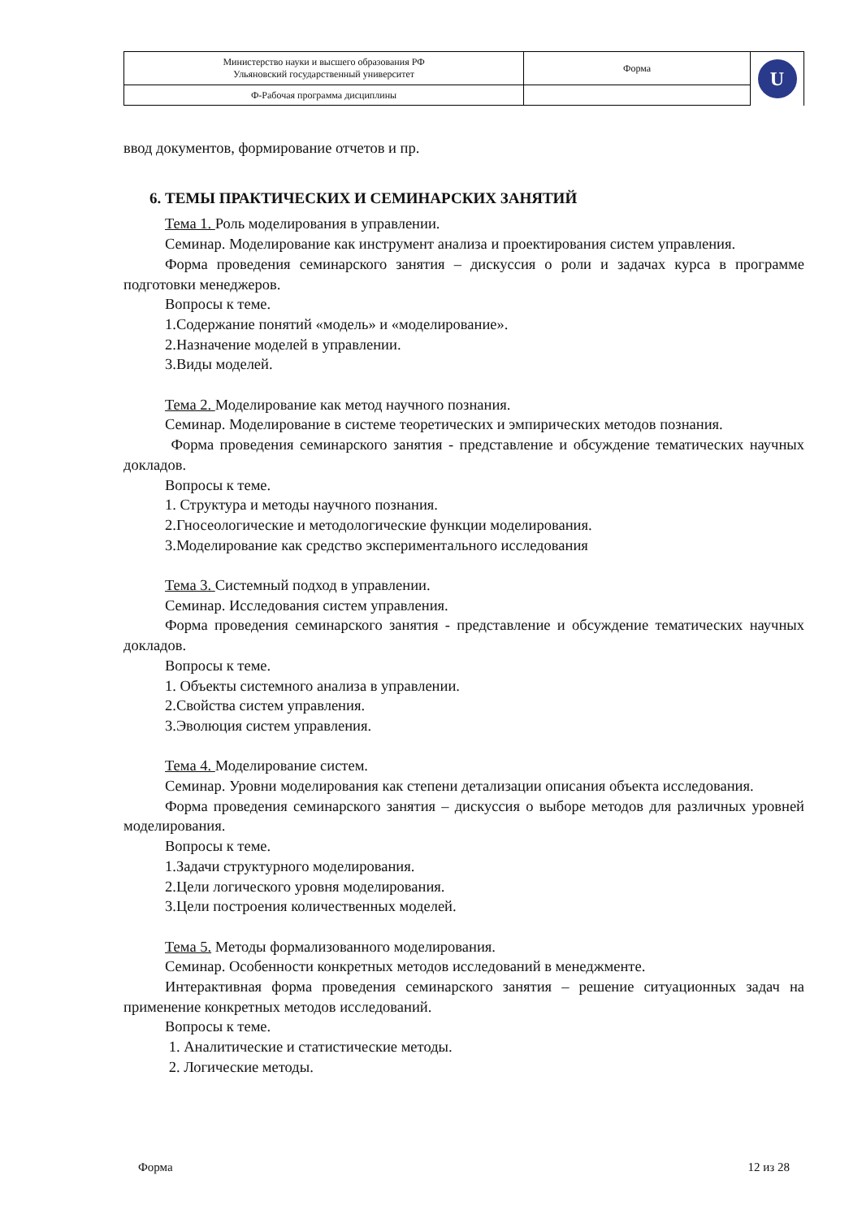| Министерство науки и высшего образования РФ Ульяновский государственный университет | Форма | U |
| Ф-Рабочая программа дисциплины | | |
ввод документов, формирование отчетов и пр.
6. ТЕМЫ ПРАКТИЧЕСКИХ И СЕМИНАРСКИХ ЗАНЯТИЙ
Тема 1. Роль моделирования в управлении.
Семинар. Моделирование как инструмент анализа и проектирования систем управления.
Форма проведения семинарского занятия – дискуссия о роли и задачах курса в программе подготовки менеджеров.
Вопросы к теме.
1.Содержание понятий «модель» и «моделирование».
2.Назначение моделей в управлении.
3.Виды моделей.
Тема 2. Моделирование как метод научного познания.
Семинар. Моделирование в системе теоретических и эмпирических методов познания.
Форма проведения семинарского занятия - представление и обсуждение тематических научных докладов.
Вопросы к теме.
1. Структура и методы научного познания.
2.Гносеологические и методологические функции моделирования.
3.Моделирование как средство экспериментального исследования
Тема 3. Системный подход в управлении.
Семинар. Исследования систем управления.
Форма проведения семинарского занятия - представление и обсуждение тематических научных докладов.
Вопросы к теме.
1. Объекты системного анализа в управлении.
2.Свойства систем управления.
3.Эволюция систем управления.
Тема 4. Моделирование систем.
Семинар. Уровни моделирования как степени детализации описания объекта исследования.
Форма проведения семинарского занятия – дискуссия о выборе методов для различных уровней моделирования.
Вопросы к теме.
1.Задачи структурного моделирования.
2.Цели логического уровня моделирования.
3.Цели построения количественных моделей.
Тема 5. Методы формализованного моделирования.
Семинар. Особенности конкретных методов исследований в менеджменте.
Интерактивная форма проведения семинарского занятия – решение ситуационных задач на применение конкретных методов исследований.
Вопросы к теме.
1. Аналитические и статистические методы.
2. Логические методы.
Форма 12 из 28